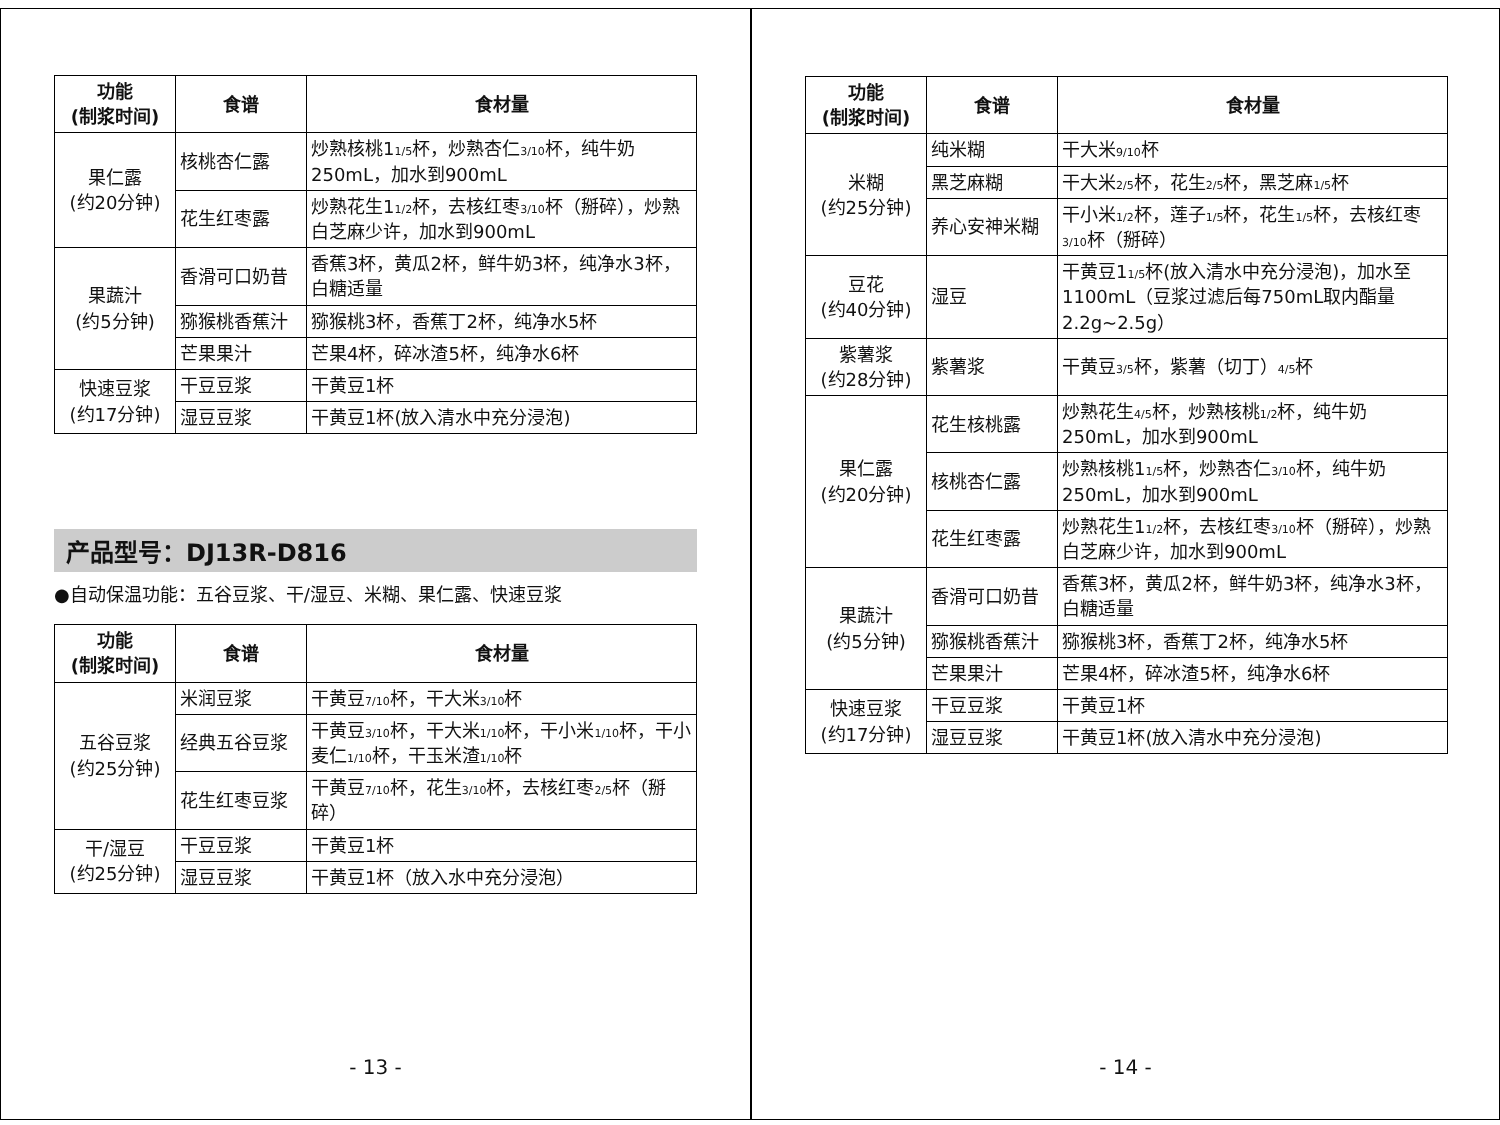| 功能 (制浆时间) | 食谱 | 食材量 |
| --- | --- | --- |
| 果仁露 (约20分钟) | 核桃杏仁露 | 炒熟核桃1 1/5 杯，炒熟杏仁 3/10 杯，纯牛奶250mL，加水到900mL |
| | 花生红枣露 | 炒熟花生1 1/2 杯，去核红枣 3/10 杯（掰碎），炒熟白芝麻少许，加水到900mL |
| 果蔬汁 (约5分钟) | 香滑可口奶昔 | 香蕉3杯，黄瓜2杯，鲜牛奶3杯，纯净水3杯，白糖适量 |
| | 猕猴桃香蕉汁 | 猕猴桃3杯，香蕉丁2杯，纯净水5杯 |
| | 芒果果汁 | 芒果4杯，碎冰渣5杯，纯净水6杯 |
| 快速豆浆 (约17分钟) | 干豆豆浆 | 干黄豆1杯 |
| | 湿豆豆浆 | 干黄豆1杯(放入清水中充分浸泡) |
产品型号：DJ13R-D816
●自动保温功能：五谷豆浆、干/湿豆、米糊、果仁露、快速豆浆
| 功能 (制浆时间) | 食谱 | 食材量 |
| --- | --- | --- |
| 五谷豆浆 (约25分钟) | 米润豆浆 | 干黄豆 7/10 杯，干大米 3/10 杯 |
| | 经典五谷豆浆 | 干黄豆 3/10 杯，干大米 1/10 杯，干小米 1/10 杯，干小麦仁 1/10 杯，干玉米渣 1/10 杯 |
| | 花生红枣豆浆 | 干黄豆 7/10 杯，花生 3/10 杯，去核红枣 2/5 杯（掰碎） |
| 干/湿豆 (约25分钟) | 干豆豆浆 | 干黄豆1杯 |
| | 湿豆豆浆 | 干黄豆1杯（放入水中充分浸泡） |
- 13 -
| 功能 (制浆时间) | 食谱 | 食材量 |
| --- | --- | --- |
| 米糊 (约25分钟) | 纯米糊 | 干大米 9/10 杯 |
| | 黑芝麻糊 | 干大米 2/5 杯，花生 2/5 杯，黑芝麻 1/5 杯 |
| | 养心安神米糊 | 干小米 1/2 杯，莲子 1/5 杯，花生 1/5 杯，去核红枣 3/10 杯（掰碎） |
| 豆花 (约40分钟) | 湿豆 | 干黄豆1 1/5 杯(放入清水中充分浸泡)，加水至1100mL（豆浆过滤后每750mL取内酯量2.2g~2.5g） |
| 紫薯浆 (约28分钟) | 紫薯浆 | 干黄豆 3/5 杯，紫薯（切丁） 4/5 杯 |
| 果仁露 (约20分钟) | 花生核桃露 | 炒熟花生 4/5 杯，炒熟核桃 1/2 杯，纯牛奶250mL，加水到900mL |
| | 核桃杏仁露 | 炒熟核桃1 1/5 杯，炒熟杏仁 3/10 杯，纯牛奶250mL，加水到900mL |
| | 花生红枣露 | 炒熟花生1 1/2 杯，去核红枣 3/10 杯（掰碎），炒熟白芝麻少许，加水到900mL |
| 果蔬汁 (约5分钟) | 香滑可口奶昔 | 香蕉3杯，黄瓜2杯，鲜牛奶3杯，纯净水3杯，白糖适量 |
| | 猕猴桃香蕉汁 | 猕猴桃3杯，香蕉丁2杯，纯净水5杯 |
| | 芒果果汁 | 芒果4杯，碎冰渣5杯，纯净水6杯 |
| 快速豆浆 (约17分钟) | 干豆豆浆 | 干黄豆1杯 |
| | 湿豆豆浆 | 干黄豆1杯(放入清水中充分浸泡) |
- 14 -